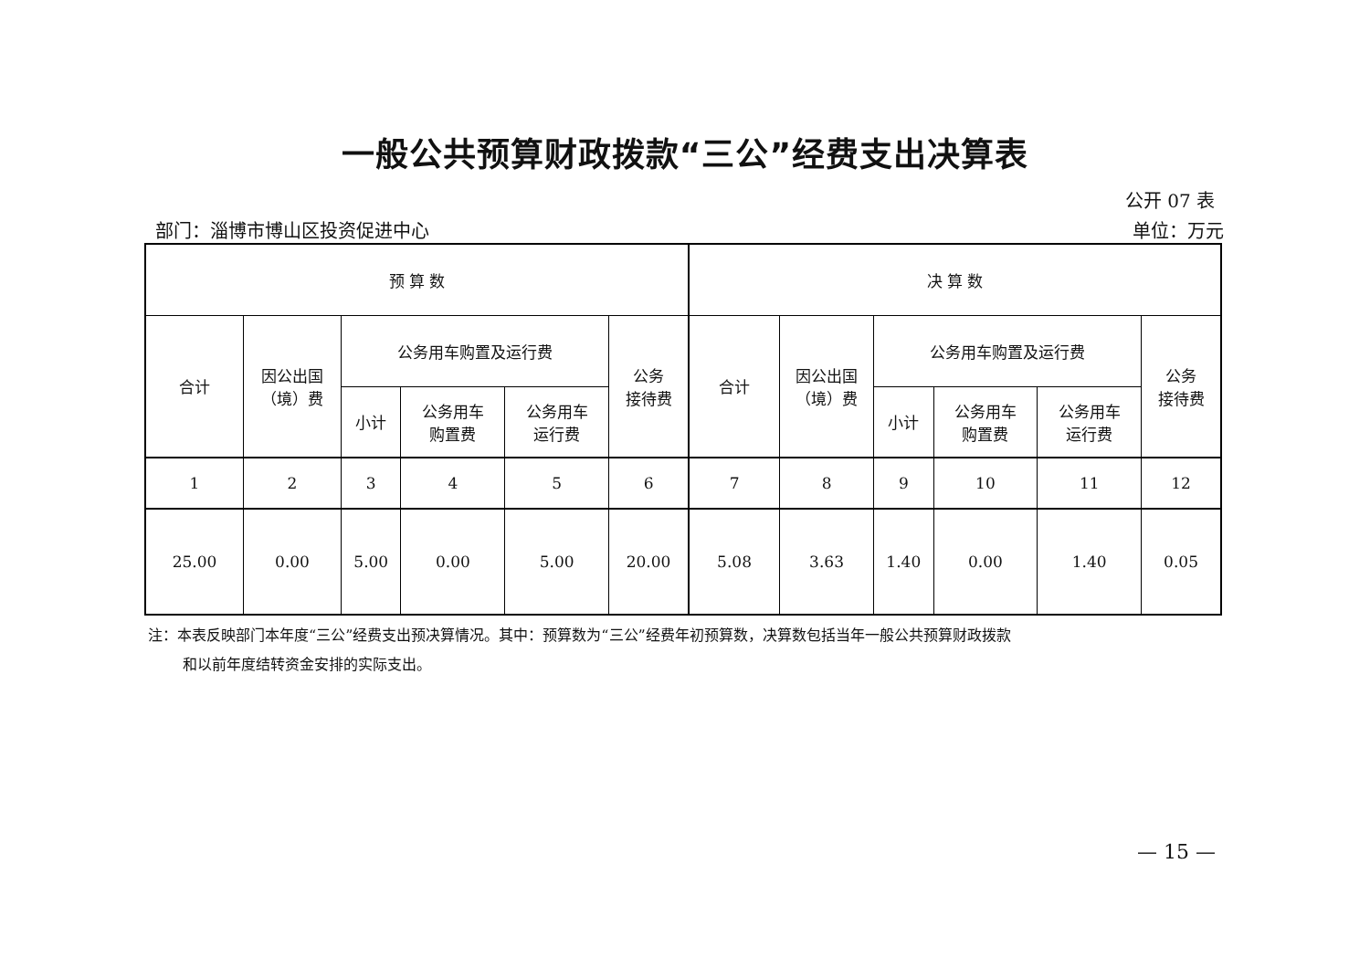一般公共预算财政拨款“三公”经费支出决算表
公开 07 表
部门：淄博市博山区投资促进中心 单位：万元
| 预 算 数 | | | | | | 决 算 数 | | | | | |
| --- | --- | --- | --- | --- | --- | --- | --- | --- | --- | --- | --- |
| 合计 | 因公出国 （境）费 | 公务用车购置及运行费 | | | 公务 接待费 | 合计 | 因公出国 （境）费 | 公务用车购置及运行费 | | | 公务 接待费 |
| | | 小计 | 公务用车 购置费 | 公务用车 运行费 | | | | 小计 | 公务用车 购置费 | 公务用车 运行费 | |
| 1 | 2 | 3 | 4 | 5 | 6 | 7 | 8 | 9 | 10 | 11 | 12 |
| 25.00 | 0.00 | 5.00 | 0.00 | 5.00 | 20.00 | 5.08 | 3.63 | 1.40 | 0.00 | 1.40 | 0.05 |
注：本表反映部门本年度“三公”经费支出预决算情况。其中：预算数为“三公”经费年初预算数，决算数包括当年一般公共预算财政拨款
和以前年度结转资金安排的实际支出。
— 15 —